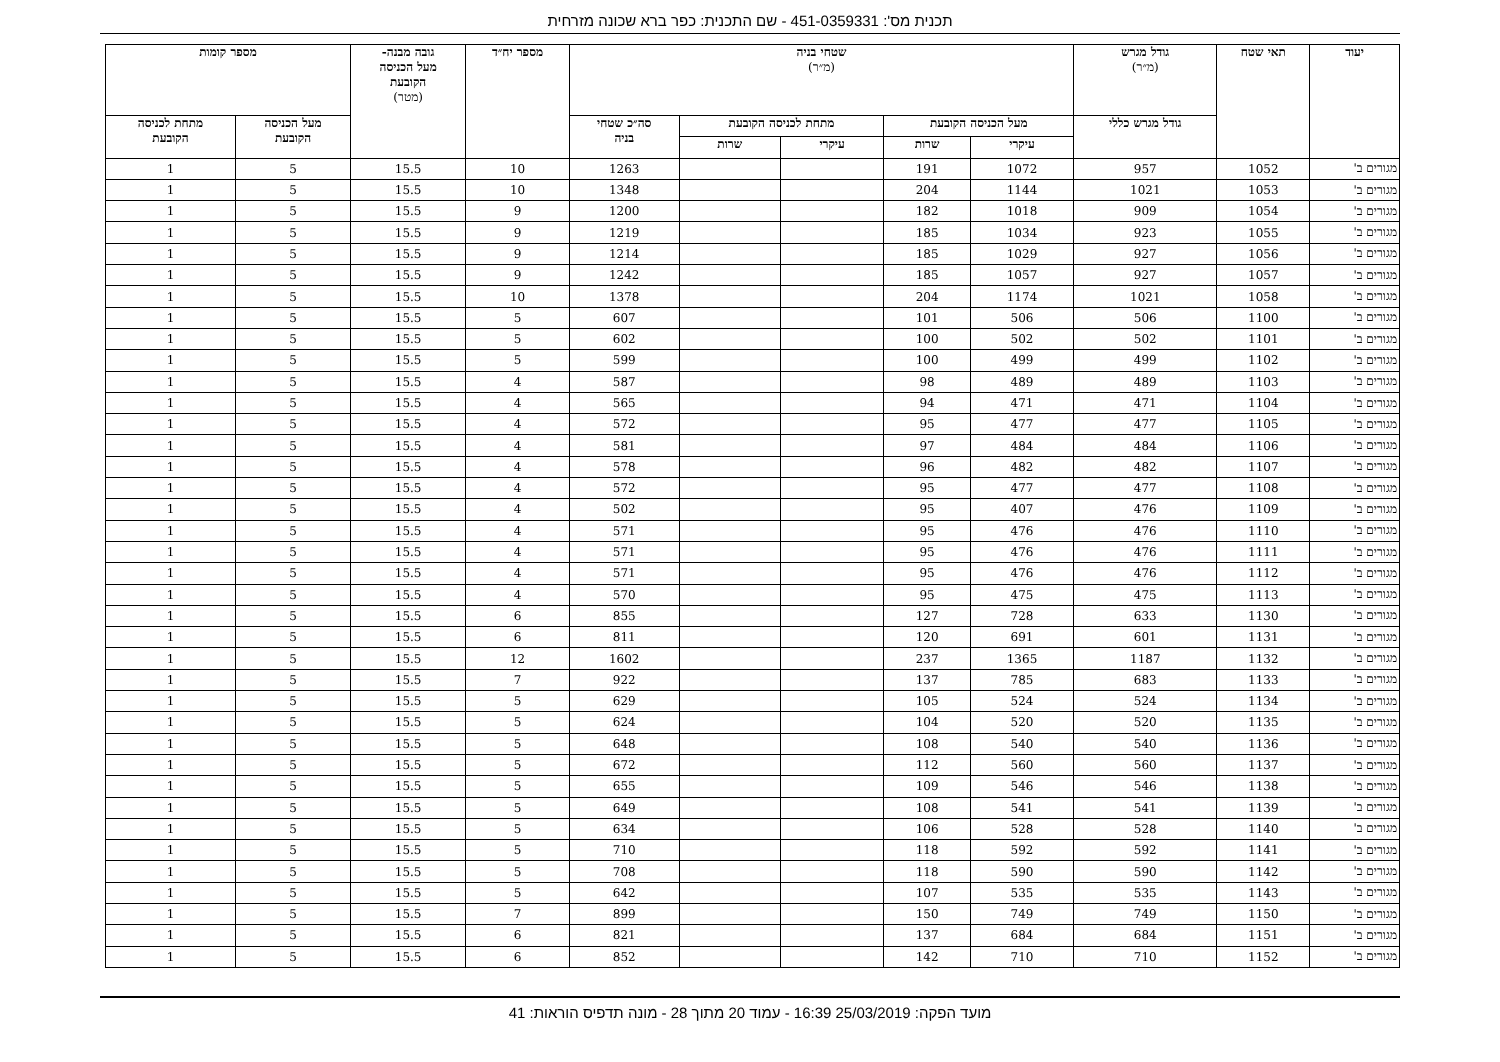תכנית מס': 451-0359331 - שם התכנית: כפר ברא שכונה מזרחית
| יעוד | תאי שטח | גודל מגרש (מ״ר) | שטחי בניה (מ״ר) | | | | | מספר יח״ד | גובה מבנה- מעל הכניסה הקובעת (מטר) | מספר קומות | |
| --- | --- | --- | --- | --- | --- | --- | --- | --- | --- | --- | --- |
| | | גודל מגרש כללי | מעל הכניסה הקובעת | | מתחת לכניסה הקובעת | | סה״כ שטחי בניה | | | מעל הכניסה הקובעת | מתחת לכניסה הקובעת |
| | | | עיקרי | שרות | עיקרי | שרות | | | | | |
| מגורים ב' | 1052 | 957 | 1072 | 191 | | | 1263 | 10 | 15.5 | 5 | 1 |
| מגורים ב' | 1053 | 1021 | 1144 | 204 | | | 1348 | 10 | 15.5 | 5 | 1 |
| מגורים ב' | 1054 | 909 | 1018 | 182 | | | 1200 | 9 | 15.5 | 5 | 1 |
| מגורים ב' | 1055 | 923 | 1034 | 185 | | | 1219 | 9 | 15.5 | 5 | 1 |
| מגורים ב' | 1056 | 927 | 1029 | 185 | | | 1214 | 9 | 15.5 | 5 | 1 |
| מגורים ב' | 1057 | 927 | 1057 | 185 | | | 1242 | 9 | 15.5 | 5 | 1 |
| מגורים ב' | 1058 | 1021 | 1174 | 204 | | | 1378 | 10 | 15.5 | 5 | 1 |
| מגורים ב' | 1100 | 506 | 506 | 101 | | | 607 | 5 | 15.5 | 5 | 1 |
| מגורים ב' | 1101 | 502 | 502 | 100 | | | 602 | 5 | 15.5 | 5 | 1 |
| מגורים ב' | 1102 | 499 | 499 | 100 | | | 599 | 5 | 15.5 | 5 | 1 |
| מגורים ב' | 1103 | 489 | 489 | 98 | | | 587 | 4 | 15.5 | 5 | 1 |
| מגורים ב' | 1104 | 471 | 471 | 94 | | | 565 | 4 | 15.5 | 5 | 1 |
| מגורים ב' | 1105 | 477 | 477 | 95 | | | 572 | 4 | 15.5 | 5 | 1 |
| מגורים ב' | 1106 | 484 | 484 | 97 | | | 581 | 4 | 15.5 | 5 | 1 |
| מגורים ב' | 1107 | 482 | 482 | 96 | | | 578 | 4 | 15.5 | 5 | 1 |
| מגורים ב' | 1108 | 477 | 477 | 95 | | | 572 | 4 | 15.5 | 5 | 1 |
| מגורים ב' | 1109 | 476 | 407 | 95 | | | 502 | 4 | 15.5 | 5 | 1 |
| מגורים ב' | 1110 | 476 | 476 | 95 | | | 571 | 4 | 15.5 | 5 | 1 |
| מגורים ב' | 1111 | 476 | 476 | 95 | | | 571 | 4 | 15.5 | 5 | 1 |
| מגורים ב' | 1112 | 476 | 476 | 95 | | | 571 | 4 | 15.5 | 5 | 1 |
| מגורים ב' | 1113 | 475 | 475 | 95 | | | 570 | 4 | 15.5 | 5 | 1 |
| מגורים ב' | 1130 | 633 | 728 | 127 | | | 855 | 6 | 15.5 | 5 | 1 |
| מגורים ב' | 1131 | 601 | 691 | 120 | | | 811 | 6 | 15.5 | 5 | 1 |
| מגורים ב' | 1132 | 1187 | 1365 | 237 | | | 1602 | 12 | 15.5 | 5 | 1 |
| מגורים ב' | 1133 | 683 | 785 | 137 | | | 922 | 7 | 15.5 | 5 | 1 |
| מגורים ב' | 1134 | 524 | 524 | 105 | | | 629 | 5 | 15.5 | 5 | 1 |
| מגורים ב' | 1135 | 520 | 520 | 104 | | | 624 | 5 | 15.5 | 5 | 1 |
| מגורים ב' | 1136 | 540 | 540 | 108 | | | 648 | 5 | 15.5 | 5 | 1 |
| מגורים ב' | 1137 | 560 | 560 | 112 | | | 672 | 5 | 15.5 | 5 | 1 |
| מגורים ב' | 1138 | 546 | 546 | 109 | | | 655 | 5 | 15.5 | 5 | 1 |
| מגורים ב' | 1139 | 541 | 541 | 108 | | | 649 | 5 | 15.5 | 5 | 1 |
| מגורים ב' | 1140 | 528 | 528 | 106 | | | 634 | 5 | 15.5 | 5 | 1 |
| מגורים ב' | 1141 | 592 | 592 | 118 | | | 710 | 5 | 15.5 | 5 | 1 |
| מגורים ב' | 1142 | 590 | 590 | 118 | | | 708 | 5 | 15.5 | 5 | 1 |
| מגורים ב' | 1143 | 535 | 535 | 107 | | | 642 | 5 | 15.5 | 5 | 1 |
| מגורים ב' | 1150 | 749 | 749 | 150 | | | 899 | 7 | 15.5 | 5 | 1 |
| מגורים ב' | 1151 | 684 | 684 | 137 | | | 821 | 6 | 15.5 | 5 | 1 |
| מגורים ב' | 1152 | 710 | 710 | 142 | | | 852 | 6 | 15.5 | 5 | 1 |
מועד הפקה: 25/03/2019 16:39 - עמוד 20 מתוך 28 - מונה תדפיס הוראות: 41